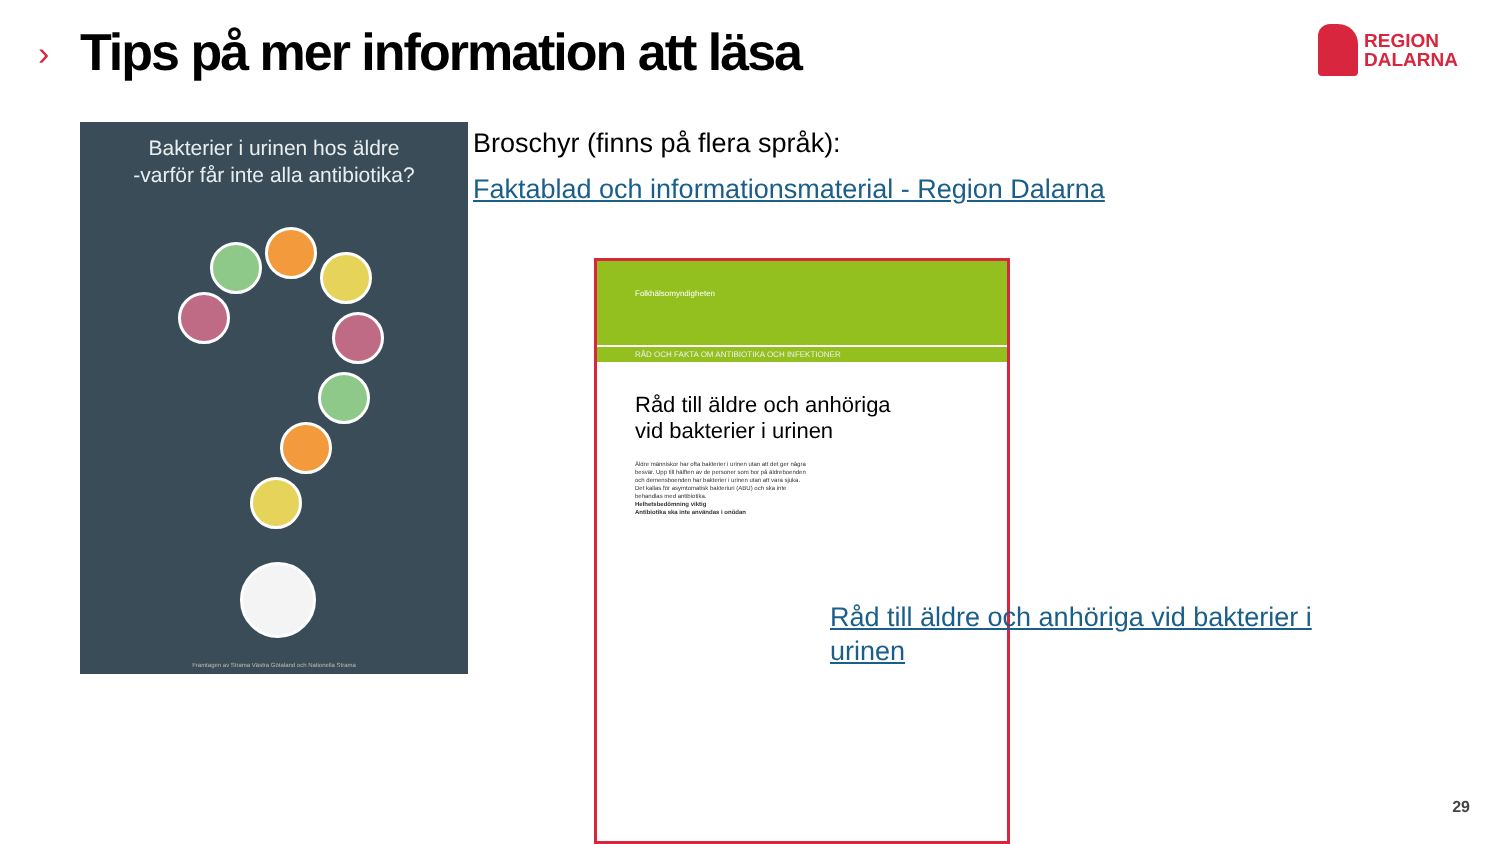›
Tips på mer information att läsa
REGION
DALARNA
Bakterier i urinen hos äldre
-varför får inte alla antibiotika?
Framtagen av Strama Västra Götaland och Nationella Strama
Broschyr (finns på flera språk):
Faktablad och informationsmaterial - Region Dalarna
Folkhälsomyndigheten
RÅD OCH FAKTA OM ANTIBIOTIKA OCH INFEKTIONER
Råd till äldre och anhöriga
vid bakterier i urinen
Äldre människor har ofta bakterier i urinen utan att det ger några besvär. Upp till hälften av de personer som bor på äldreboenden och demensboenden har bakterier i urinen utan att vara sjuka. Det kallas för asymtomatisk bakteriuri (ABU) och ska inte behandlas med antibiotika.
Helhetsbedömning viktig
Antibiotika ska inte användas i onödan
Råd till äldre och anhöriga vid bakterier i urinen
29